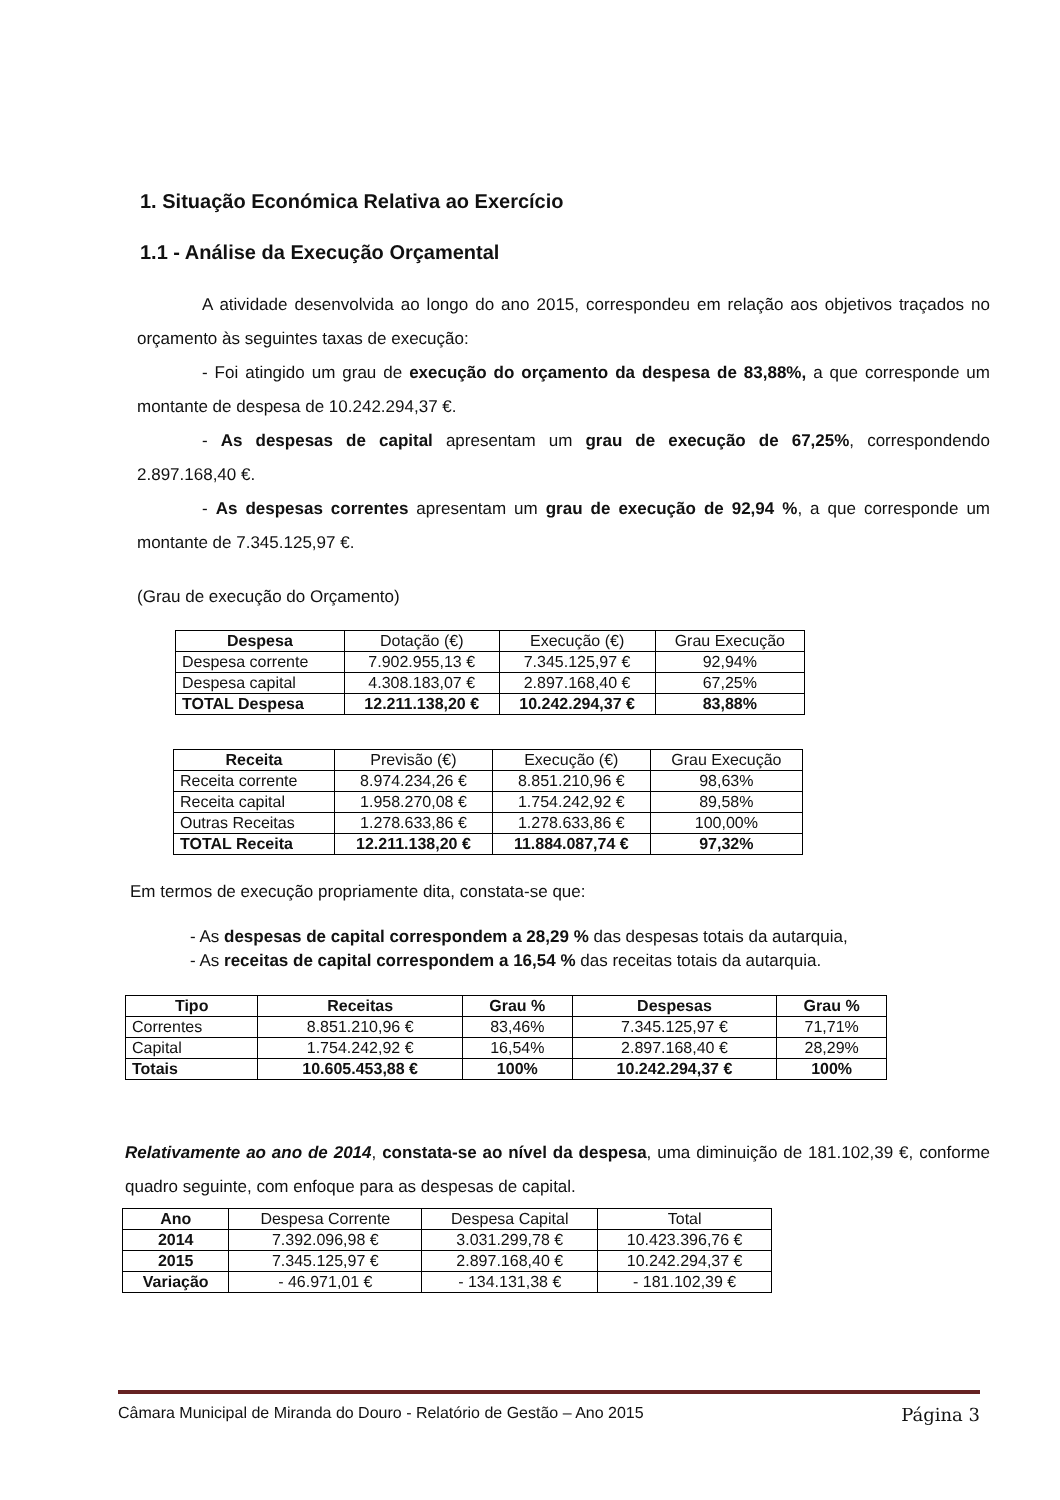1. Situação Económica Relativa ao Exercício
1.1 - Análise da Execução Orçamental
A atividade desenvolvida ao longo do ano 2015, correspondeu em relação aos objetivos traçados no orçamento às seguintes taxas de execução:
- Foi atingido um grau de execução do orçamento da despesa de 83,88%, a que corresponde um montante de despesa de 10.242.294,37 €.
- As despesas de capital apresentam um grau de execução de 67,25%, correspondendo 2.897.168,40 €.
- As despesas correntes apresentam um grau de execução de 92,94 %, a que corresponde um montante de 7.345.125,97 €.
(Grau de execução do Orçamento)
| Despesa | Dotação (€) | Execução (€) | Grau Execução |
| Despesa corrente | 7.902.955,13 € | 7.345.125,97 € | 92,94% |
| Despesa capital | 4.308.183,07 € | 2.897.168,40 € | 67,25% |
| TOTAL Despesa | 12.211.138,20 € | 10.242.294,37 € | 83,88% |
| Receita | Previsão (€) | Execução (€) | Grau Execução |
| Receita corrente | 8.974.234,26 € | 8.851.210,96 € | 98,63% |
| Receita capital | 1.958.270,08 € | 1.754.242,92 € | 89,58% |
| Outras Receitas | 1.278.633,86 € | 1.278.633,86 € | 100,00% |
| TOTAL Receita | 12.211.138,20 € | 11.884.087,74 € | 97,32% |
Em termos de execução propriamente dita, constata-se que:
- As despesas de capital correspondem a 28,29 % das despesas totais da autarquia,
- As receitas de capital correspondem a 16,54 % das receitas totais da autarquia.
| Tipo | Receitas | Grau % | Despesas | Grau % |
| --- | --- | --- | --- | --- |
| Correntes | 8.851.210,96 € | 83,46% | 7.345.125,97 € | 71,71% |
| Capital | 1.754.242,92 € | 16,54% | 2.897.168,40 € | 28,29% |
| Totais | 10.605.453,88 € | 100% | 10.242.294,37 € | 100% |
Relativamente ao ano de 2014, constata-se ao nível da despesa, uma diminuição de 181.102,39 €, conforme quadro seguinte, com enfoque para as despesas de capital.
| Ano | Despesa Corrente | Despesa Capital | Total |
| 2014 | 7.392.096,98 € | 3.031.299,78 € | 10.423.396,76 € |
| 2015 | 7.345.125,97 € | 2.897.168,40 € | 10.242.294,37 € |
| Variação | - 46.971,01 € | - 134.131,38 € | - 181.102,39 € |
Câmara Municipal de Miranda do Douro - Relatório de Gestão – Ano 2015 Página 3